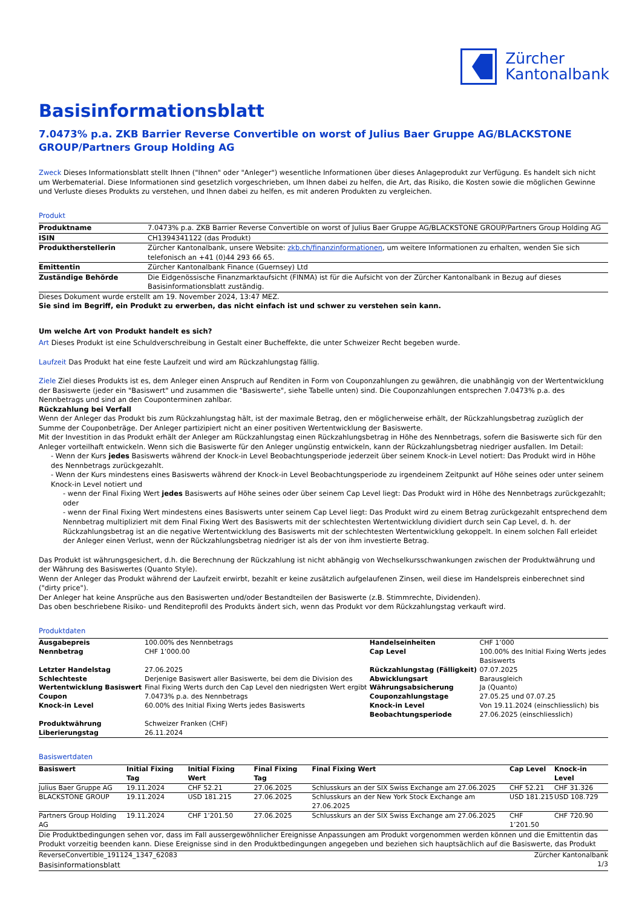Zürcher
Kantonalbank
Basisinformationsblatt
7.0473% p.a. ZKB Barrier Reverse Convertible on worst of Julius Baer Gruppe AG/BLACKSTONE GROUP/Partners Group Holding AG
Zweck Dieses Informationsblatt stellt Ihnen ("Ihnen" oder "Anleger") wesentliche Informationen über dieses Anlageprodukt zur Verfügung. Es handelt sich nicht um Werbematerial. Diese Informationen sind gesetzlich vorgeschrieben, um Ihnen dabei zu helfen, die Art, das Risiko, die Kosten sowie die möglichen Gewinne und Verluste dieses Produkts zu verstehen, und Ihnen dabei zu helfen, es mit anderen Produkten zu vergleichen.
Produkt
| Produktname | 7.0473% p.a. ZKB Barrier Reverse Convertible on worst of Julius Baer Gruppe AG/BLACKSTONE GROUP/Partners Group Holding AG |
| ISIN | CH1394341122 (das Produkt) |
| Produktherstellerin | Zürcher Kantonalbank, unsere Website: zkb.ch/finanzinformationen , um weitere Informationen zu erhalten, wenden Sie sich telefonisch an +41 (0)44 293 66 65. |
| Emittentin | Zürcher Kantonalbank Finance (Guernsey) Ltd |
| Zuständige Behörde | Die Eidgenössische Finanzmarktaufsicht (FINMA) ist für die Aufsicht von der Zürcher Kantonalbank in Bezug auf dieses Basisinformationsblatt zuständig. |
Dieses Dokument wurde erstellt am 19. November 2024, 13:47 MEZ.
Sie sind im Begriff, ein Produkt zu erwerben, das nicht einfach ist und schwer zu verstehen sein kann.
Um welche Art von Produkt handelt es sich?
Art Dieses Produkt ist eine Schuldverschreibung in Gestalt einer Bucheffekte, die unter Schweizer Recht begeben wurde.
Laufzeit Das Produkt hat eine feste Laufzeit und wird am Rückzahlungstag fällig.
Ziele Ziel dieses Produkts ist es, dem Anleger einen Anspruch auf Renditen in Form von Couponzahlungen zu gewähren, die unabhängig von der Wertentwicklung der Basiswerte (jeder ein "Basiswert" und zusammen die "Basiswerte", siehe Tabelle unten) sind. Die Couponzahlungen entsprechen 7.0473% p.a. des Nennbetrags und sind an den Couponterminen zahlbar.
Rückzahlung bei Verfall
Wenn der Anleger das Produkt bis zum Rückzahlungstag hält, ist der maximale Betrag, den er möglicherweise erhält, der Rückzahlungsbetrag zuzüglich der Summe der Couponbeträge. Der Anleger partizipiert nicht an einer positiven Wertentwicklung der Basiswerte.
Mit der Investition in das Produkt erhält der Anleger am Rückzahlungstag einen Rückzahlungsbetrag in Höhe des Nennbetrags, sofern die Basiswerte sich für den Anleger vorteilhaft entwickeln. Wenn sich die Basiswerte für den Anleger ungünstig entwickeln, kann der Rückzahlungsbetrag niedriger ausfallen. Im Detail:
- Wenn der Kurs jedes Basiswerts während der Knock-in Level Beobachtungsperiode jederzeit über seinem Knock-in Level notiert: Das Produkt wird in Höhe des Nennbetrags zurückgezahlt.
- Wenn der Kurs mindestens eines Basiswerts während der Knock-in Level Beobachtungsperiode zu irgendeinem Zeitpunkt auf Höhe seines oder unter seinem Knock-in Level notiert und
- wenn der Final Fixing Wert jedes Basiswerts auf Höhe seines oder über seinem Cap Level liegt: Das Produkt wird in Höhe des Nennbetrags zurückgezahlt; oder
- wenn der Final Fixing Wert mindestens eines Basiswerts unter seinem Cap Level liegt: Das Produkt wird zu einem Betrag zurückgezahlt entsprechend dem Nennbetrag multipliziert mit dem Final Fixing Wert des Basiswerts mit der schlechtesten Wertentwicklung dividiert durch sein Cap Level, d. h. der Rückzahlungsbetrag ist an die negative Wertentwicklung des Basiswerts mit der schlechtesten Wertentwicklung gekoppelt. In einem solchen Fall erleidet der Anleger einen Verlust, wenn der Rückzahlungsbetrag niedriger ist als der von ihm investierte Betrag.
Das Produkt ist währungsgesichert, d.h. die Berechnung der Rückzahlung ist nicht abhängig von Wechselkursschwankungen zwischen der Produktwährung und der Währung des Basiswertes (Quanto Style).
Wenn der Anleger das Produkt während der Laufzeit erwirbt, bezahlt er keine zusätzlich aufgelaufenen Zinsen, weil diese im Handelspreis einberechnet sind ("dirty price").
Der Anleger hat keine Ansprüche aus den Basiswerten und/oder Bestandteilen der Basiswerte (z.B. Stimmrechte, Dividenden).
Das oben beschriebene Risiko- und Renditeprofil des Produkts ändert sich, wenn das Produkt vor dem Rückzahlungstag verkauft wird.
Produktdaten
| Ausgabepreis | 100.00% des Nennbetrags | Handelseinheiten | CHF 1’000 |
| Nennbetrag | CHF 1’000.00 | Cap Level | 100.00% des Initial Fixing Werts jedes Basiswerts |
| Letzter Handelstag | 27.06.2025 | Rückzahlungstag (Fälligkeit) | 07.07.2025 |
| Schlechteste Wertentwicklung Basiswert | Derjenige Basiswert aller Basiswerte, bei dem die Division des Final Fixing Werts durch den Cap Level den niedrigsten Wert ergibt | Abwicklungsart Währungsabsicherung | Barausgleich Ja (Quanto) |
| Coupon | 7.0473% p.a. des Nennbetrags | Couponzahlungstage | 27.05.25 und 07.07.25 |
| Knock-in Level | 60.00% des Initial Fixing Werts jedes Basiswerts | Knock-in Level Beobachtungsperiode | Von 19.11.2024 (einschliesslich) bis 27.06.2025 (einschliesslich) |
| Produktwährung | Schweizer Franken (CHF) | | |
| Liberierungstag | 26.11.2024 | | |
Basiswertdaten
| Basiswert | Initial Fixing Tag | Initial Fixing Wert | Final Fixing Tag | Final Fixing Wert | Cap Level | Knock-in Level |
| --- | --- | --- | --- | --- | --- | --- |
| Julius Baer Gruppe AG | 19.11.2024 | CHF 52.21 | 27.06.2025 | Schlusskurs an der SIX Swiss Exchange am 27.06.2025 | CHF 52.21 | CHF 31.326 |
| BLACKSTONE GROUP | 19.11.2024 | USD 181.215 | 27.06.2025 | Schlusskurs an der New York Stock Exchange am 27.06.2025 | USD 181.215 | USD 108.729 |
| Partners Group Holding AG | 19.11.2024 | CHF 1’201.50 | 27.06.2025 | Schlusskurs an der SIX Swiss Exchange am 27.06.2025 | CHF 1’201.50 | CHF 720.90 |
Die Produktbedingungen sehen vor, dass im Fall aussergewöhnlicher Ereignisse Anpassungen am Produkt vorgenommen werden können und die Emittentin das Produkt vorzeitig beenden kann. Diese Ereignisse sind in den Produktbedingungen angegeben und beziehen sich hauptsächlich auf die Basiswerte, das Produkt
ReverseConvertible_191124_1347_62083
Basisinformationsblatt
Zürcher Kantonalbank
1/3